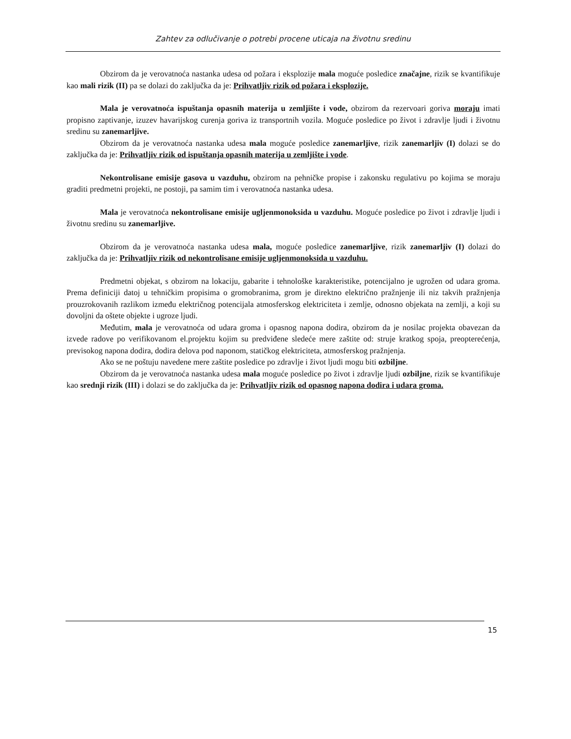Zahtev za odlučivanje o potrebi procene uticaja na životnu sredinu
Obzirom da je verovatnoća nastanka udesa od požara i eksplozije mala moguće posledice značajne, rizik se kvantifikuje kao mali rizik (II) pa se dolazi do zaključka da je: Prihvatljiv rizik od požara i eksplozije.
Mala je verovatnoća ispuštanja opasnih materija u zemljište i vode, obzirom da rezervoari goriva moraju imati propisno zaptivanje, izuzev havarijskog curenja goriva iz transportnih vozila. Moguće posledice po život i zdravlje ljudi i životnu sredinu su zanemarljive.
Obzirom da je verovatnoća nastanka udesa mala moguće posledice zanemarljive, rizik zanemarljiv (I) dolazi se do zaključka da je: Prihvatljiv rizik od ispuštanja opasnih materija u zemljište i vode.
Nekontrolisane emisije gasova u vazduhu, obzirom na pehničke propise i zakonsku regulativu po kojima se moraju graditi predmetni projekti, ne postoji, pa samim tim i verovatnoća nastanka udesa.
Mala je verovatnoća nekontrolisane emisije ugljenmonoksida u vazduhu. Moguće posledice po život i zdravlje ljudi i životnu sredinu su zanemarljive.
Obzirom da je verovatnoća nastanka udesa mala, moguće posledice zanemarljive, rizik zanemarljiv (I) dolazi do zaključka da je: Prihvatljiv rizik od nekontrolisane emisije ugljenmonoksida u vazduhu.
Predmetni objekat, s obzirom na lokaciju, gabarite i tehnološke karakteristike, potencijalno je ugrožen od udara groma. Prema definiciji datoj u tehničkim propisima o gromobranima, grom je direktno električno pražnjenje ili niz takvih pražnjenja prouzrokovanih razlikom između električnog potencijala atmosferskog elektriciteta i zemlje, odnosno objekata na zemlji, a koji su dovoljni da oštete objekte i ugroze ljudi.
Međutim, mala je verovatnoća od udara groma i opasnog napona dodira, obzirom da je nosilac projekta obavezan da izvede radove po verifikovanom el.projektu kojim su predviđene sledeće mere zaštite od: struje kratkog spoja, preopterećenja, previsokog napona dodira, dodira delova pod naponom, statičkog elektriciteta, atmosferskog pražnjenja.
Ako se ne poštuju navedene mere zaštite posledice po zdravlje i život ljudi mogu biti ozbiljne.
Obzirom da je verovatnoća nastanka udesa mala moguće posledice po život i zdravlje ljudi ozbiljne, rizik se kvantifikuje kao srednji rizik (III) i dolazi se do zaključka da je: Prihvatljiv rizik od opasnog napona dodira i udara groma.
15